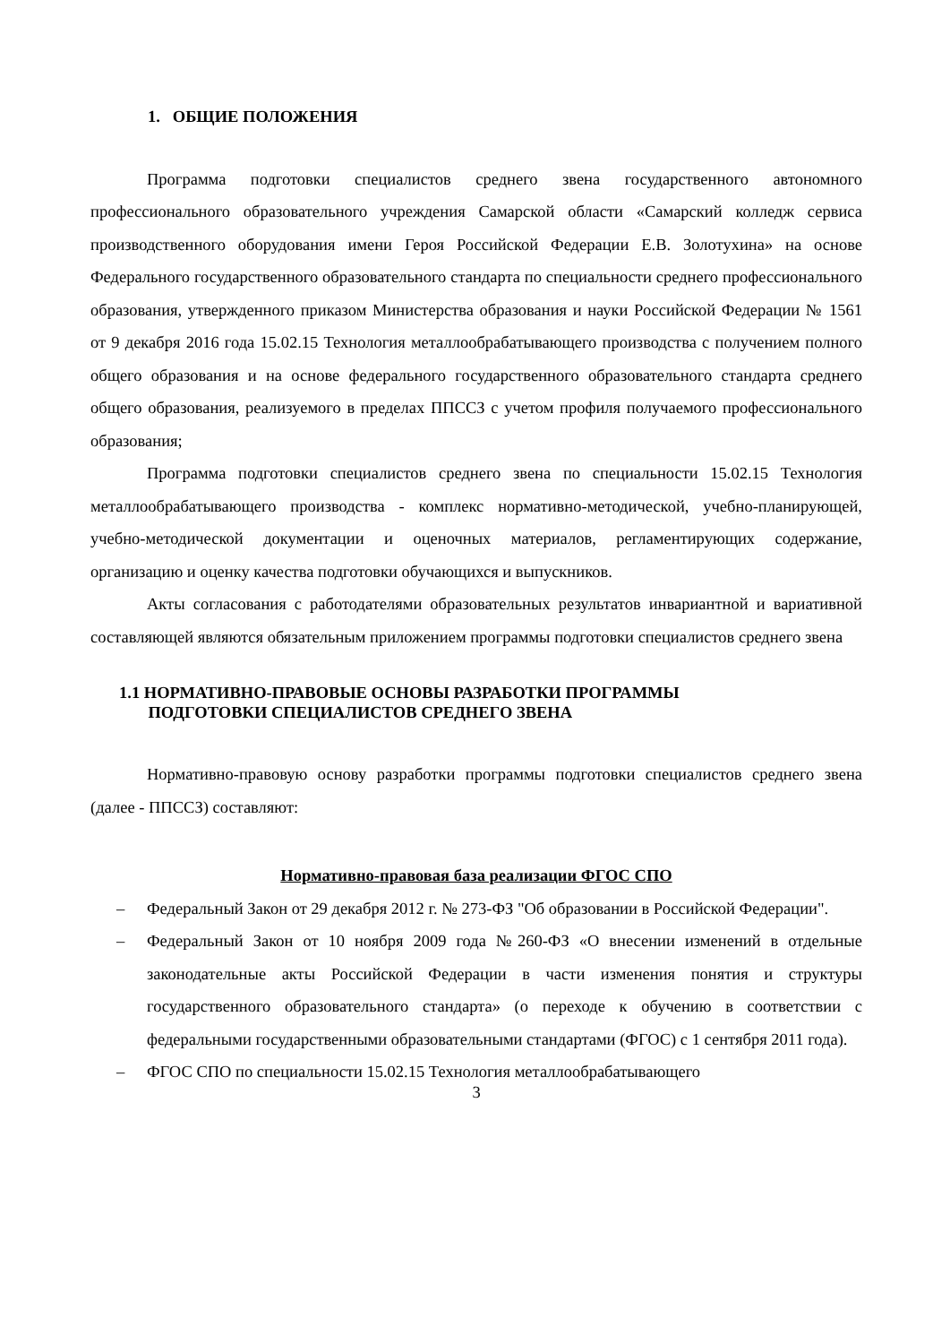1. ОБЩИЕ ПОЛОЖЕНИЯ
Программа подготовки специалистов среднего звена государственного автономного профессионального образовательного учреждения Самарской области «Самарский колледж сервиса производственного оборудования имени Героя Российской Федерации Е.В. Золотухина» на основе Федерального государственного образовательного стандарта по специальности среднего профессионального образования, утвержденного приказом Министерства образования и науки Российской Федерации № 1561 от 9 декабря 2016 года 15.02.15 Технология металлообрабатывающего производства с получением полного общего образования и на основе федерального государственного образовательного стандарта среднего общего образования, реализуемого в пределах ППССЗ с учетом профиля получаемого профессионального образования;
Программа подготовки специалистов среднего звена по специальности 15.02.15 Технология металлообрабатывающего производства - комплекс нормативно-методической, учебно-планирующей, учебно-методической документации и оценочных материалов, регламентирующих содержание, организацию и оценку качества подготовки обучающихся и выпускников.
Акты согласования с работодателями образовательных результатов инвариантной и вариативной составляющей являются обязательным приложением программы подготовки специалистов среднего звена
1.1 НОРМАТИВНО-ПРАВОВЫЕ ОСНОВЫ РАЗРАБОТКИ ПРОГРАММЫ
ПОДГОТОВКИ СПЕЦИАЛИСТОВ СРЕДНЕГО ЗВЕНА
Нормативно-правовую основу разработки программы подготовки специалистов среднего звена (далее - ППССЗ) составляют:
Нормативно-правовая база реализации ФГОС СПО
– Федеральный Закон от 29 декабря 2012 г. № 273-ФЗ "Об образовании в Российской Федерации".
– Федеральный Закон от 10 ноября 2009 года №260-ФЗ «О внесении изменений в отдельные законодательные акты Российской Федерации в части изменения понятия и структуры государственного образовательного стандарта» (о переходе к обучению в соответствии с федеральными государственными образовательными стандартами (ФГОС) с 1 сентября 2011 года).
– ФГОС СПО по специальности 15.02.15 Технология металлообрабатывающего
3